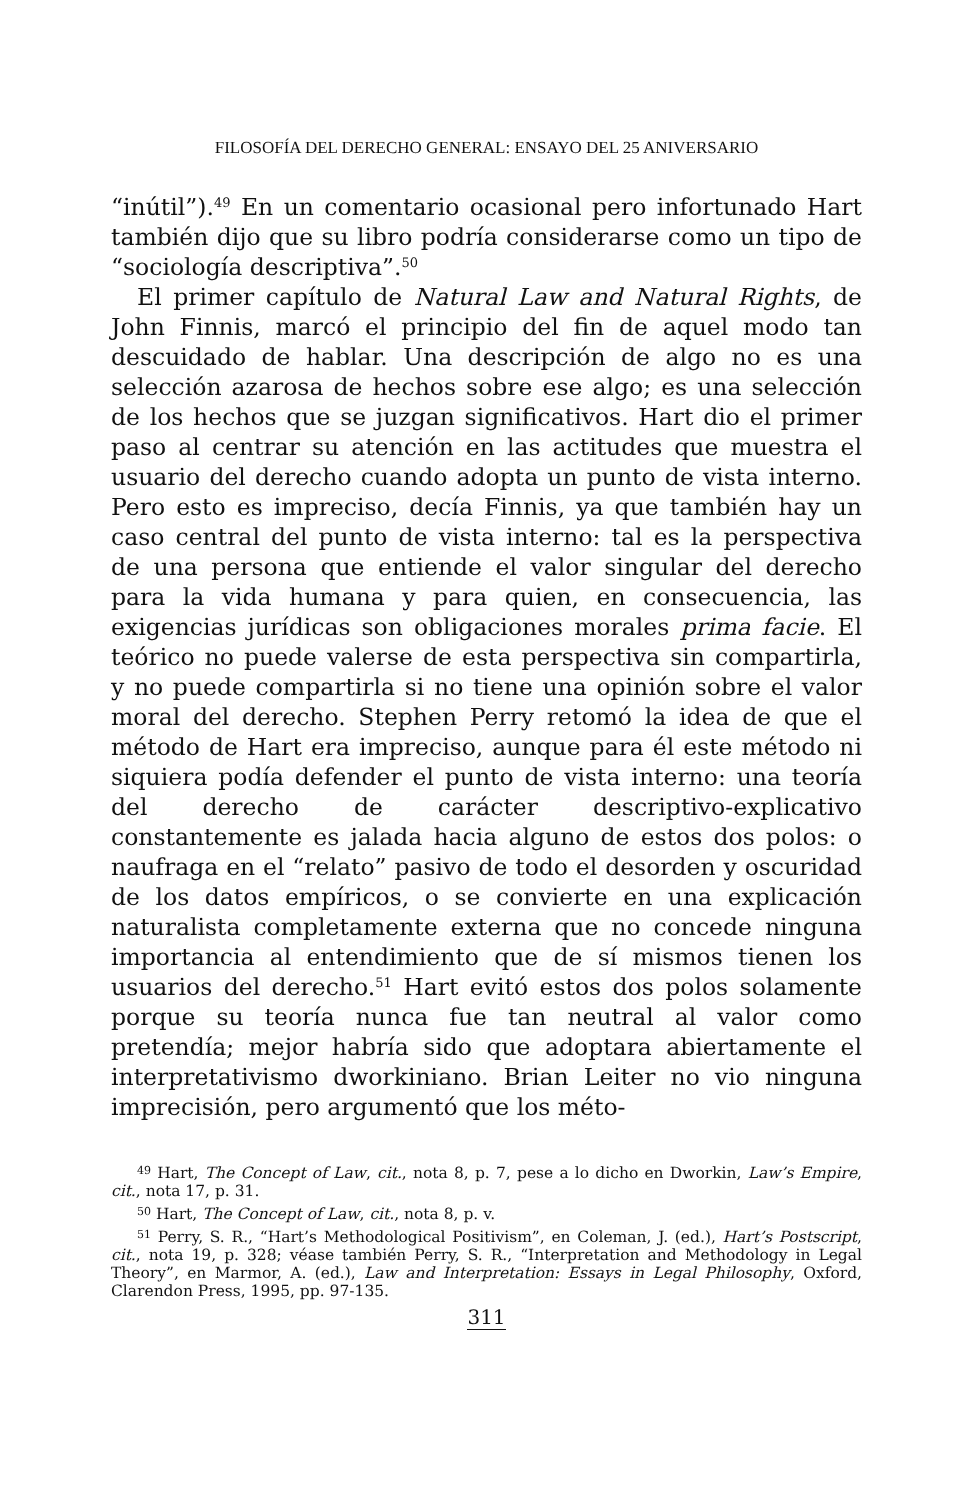FILOSOFÍA DEL DERECHO GENERAL: ENSAYO DEL 25 ANIVERSARIO
“inútil”).<sup>49</sup> En un comentario ocasional pero infortunado Hart también dijo que su libro podría considerarse como un tipo de “sociología descriptiva”.<sup>50</sup>
El primer capítulo de Natural Law and Natural Rights, de John Finnis, marcó el principio del fin de aquel modo tan descuidado de hablar. Una descripción de algo no es una selección azarosa de hechos sobre ese algo; es una selección de los hechos que se juzgan significativos. Hart dio el primer paso al centrar su atención en las actitudes que muestra el usuario del derecho cuando adopta un punto de vista interno. Pero esto es impreciso, decía Finnis, ya que también hay un caso central del punto de vista interno: tal es la perspectiva de una persona que entiende el valor singular del derecho para la vida humana y para quien, en consecuencia, las exigencias jurídicas son obligaciones morales prima facie. El teórico no puede valerse de esta perspectiva sin compartirla, y no puede compartirla si no tiene una opinión sobre el valor moral del derecho. Stephen Perry retomó la idea de que el método de Hart era impreciso, aunque para él este método ni siquiera podía defender el punto de vista interno: una teoría del derecho de carácter descriptivo-explicativo constantemente es jalada hacia alguno de estos dos polos: o naufraga en el “relato” pasivo de todo el desorden y oscuridad de los datos empíricos, o se convierte en una explicación naturalista completamente externa que no concede ninguna importancia al entendimiento que de sí mismos tienen los usuarios del derecho.<sup>51</sup> Hart evitó estos dos polos solamente porque su teoría nunca fue tan neutral al valor como pretendía; mejor habría sido que adoptara abiertamente el interpretativismo dworkiniano. Brian Leiter no vio ninguna imprecisión, pero argumentó que los méto-
<sup>49</sup> Hart, The Concept of Law, cit., nota 8, p. 7, pese a lo dicho en Dworkin, Law’s Empire, cit., nota 17, p. 31.
<sup>50</sup> Hart, The Concept of Law, cit., nota 8, p. v.
<sup>51</sup> Perry, S. R., “Hart’s Methodological Positivism”, en Coleman, J. (ed.), Hart’s Postscript, cit., nota 19, p. 328; véase también Perry, S. R., “Interpretation and Methodology in Legal Theory”, en Marmor, A. (ed.), Law and Interpretation: Essays in Legal Philosophy, Oxford, Clarendon Press, 1995, pp. 97-135.
311